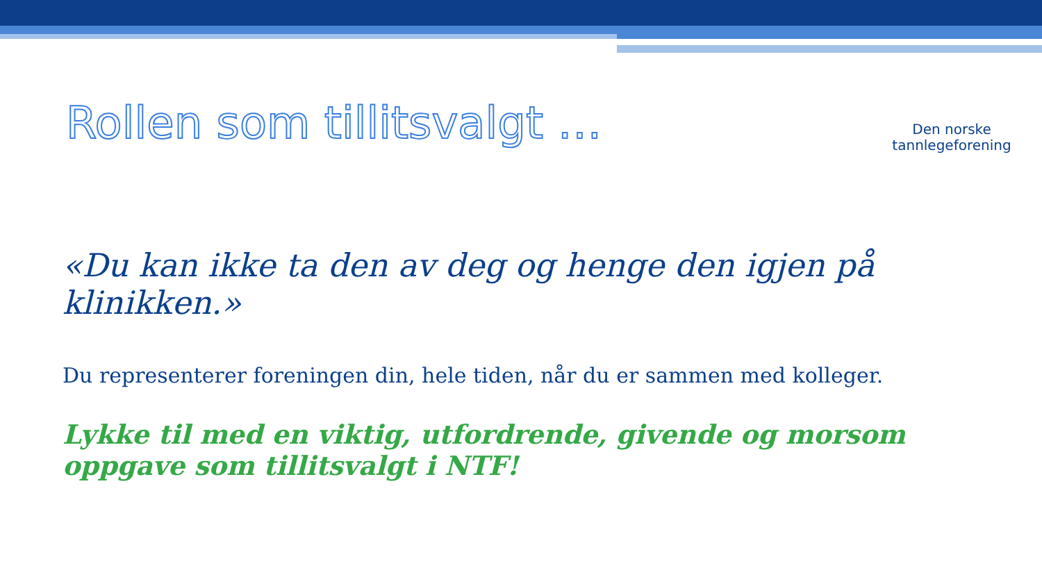Rollen som tillitsvalgt …
Den norske
tannlegeforening
«Du kan ikke ta den av deg og henge den igjen på klinikken.»
Du representerer foreningen din, hele tiden, når du er sammen med kolleger.
Lykke til med en viktig, utfordrende, givende og morsom oppgave som tillitsvalgt i NTF!